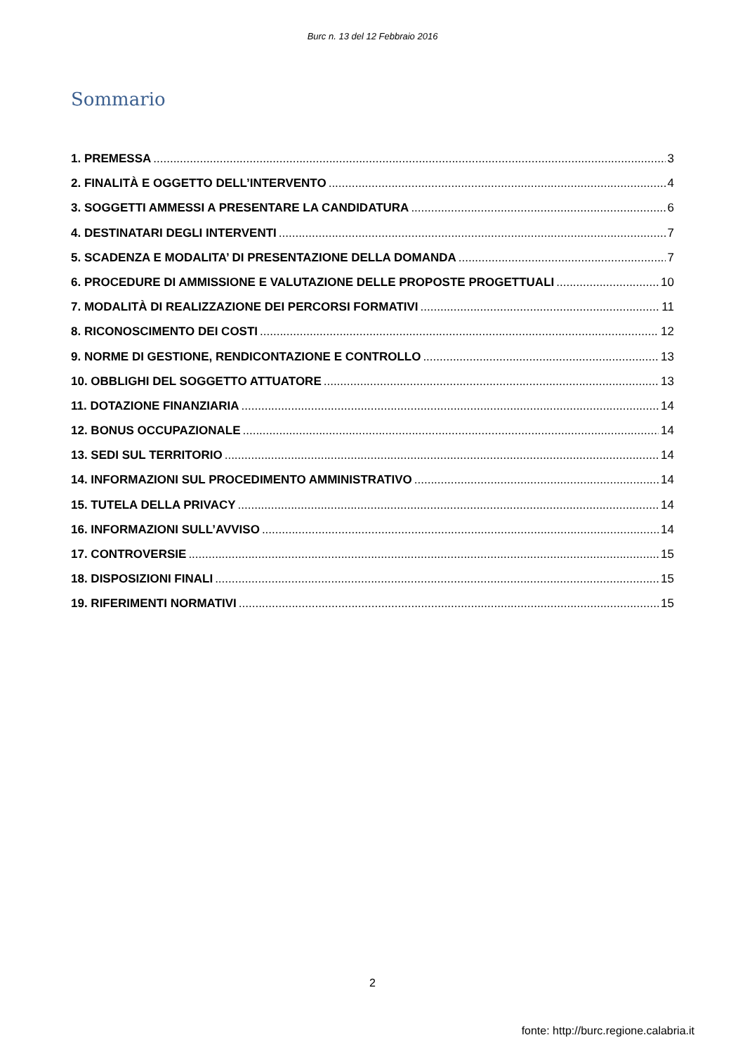Burc n. 13 del 12 Febbraio 2016
Sommario
1. PREMESSA 3
2. FINALITÀ E OGGETTO DELL’INTERVENTO 4
3. SOGGETTI AMMESSI A PRESENTARE LA CANDIDATURA 6
4. DESTINATARI DEGLI INTERVENTI 7
5. SCADENZA E MODALITA’ DI PRESENTAZIONE DELLA DOMANDA 7
6. PROCEDURE DI AMMISSIONE E VALUTAZIONE DELLE PROPOSTE PROGETTUALI 10
7. MODALITÀ DI REALIZZAZIONE DEI PERCORSI FORMATIVI 11
8. RICONOSCIMENTO DEI COSTI 12
9. NORME DI GESTIONE, RENDICONTAZIONE E CONTROLLO 13
10. OBBLIGHI DEL SOGGETTO ATTUATORE 13
11. DOTAZIONE FINANZIARIA 14
12. BONUS OCCUPAZIONALE 14
13. SEDI SUL TERRITORIO 14
14. INFORMAZIONI SUL PROCEDIMENTO AMMINISTRATIVO 14
15. TUTELA DELLA PRIVACY 14
16. INFORMAZIONI SULL’AVVISO 14
17. CONTROVERSIE 15
18. DISPOSIZIONI FINALI 15
19. RIFERIMENTI NORMATIVI 15
2
fonte: http://burc.regione.calabria.it